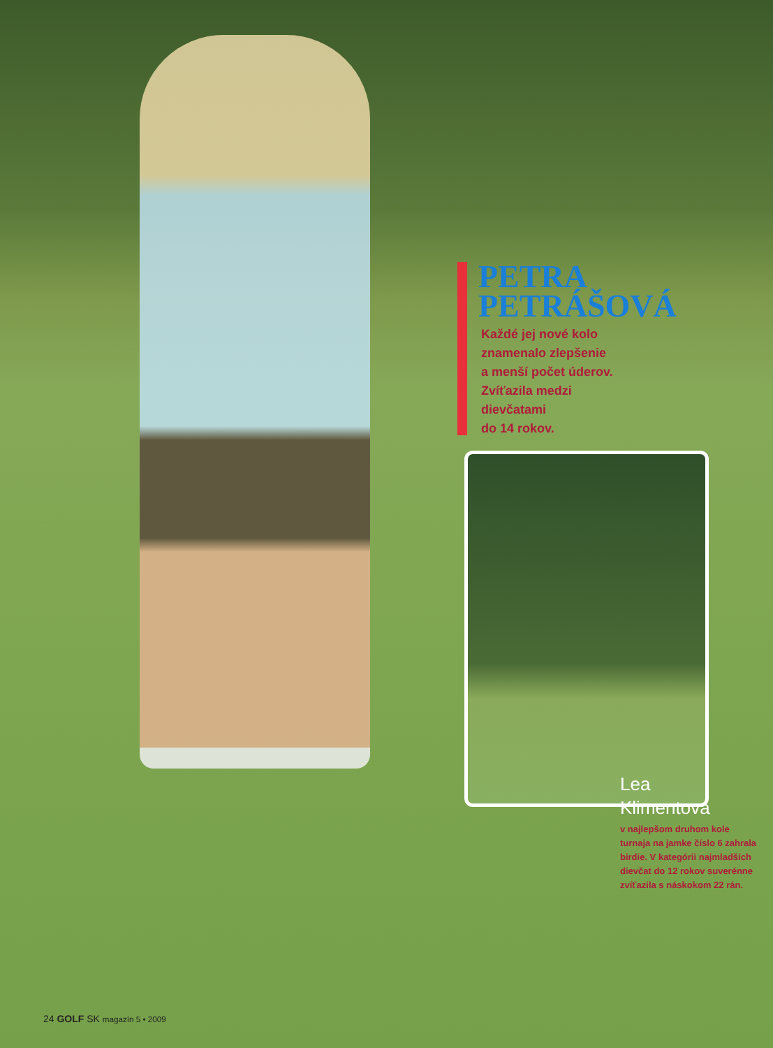PETRA
PETRÁŠOVÁ
Každé jej nové kolo
znamenalo zlepšenie
a menší počet úderov.
Zvíťazila medzi
dievčatami
do 14 rokov.
Lea
Klimentová
v najlepšom druhom kole turnaja na jamke číslo 6 zahrala birdie. V kategórii najmladších dievčat do 12 rokov suverénne zvíťazila s náskokom 22 rán.
24 GOLF SK magazín 5 • 2009